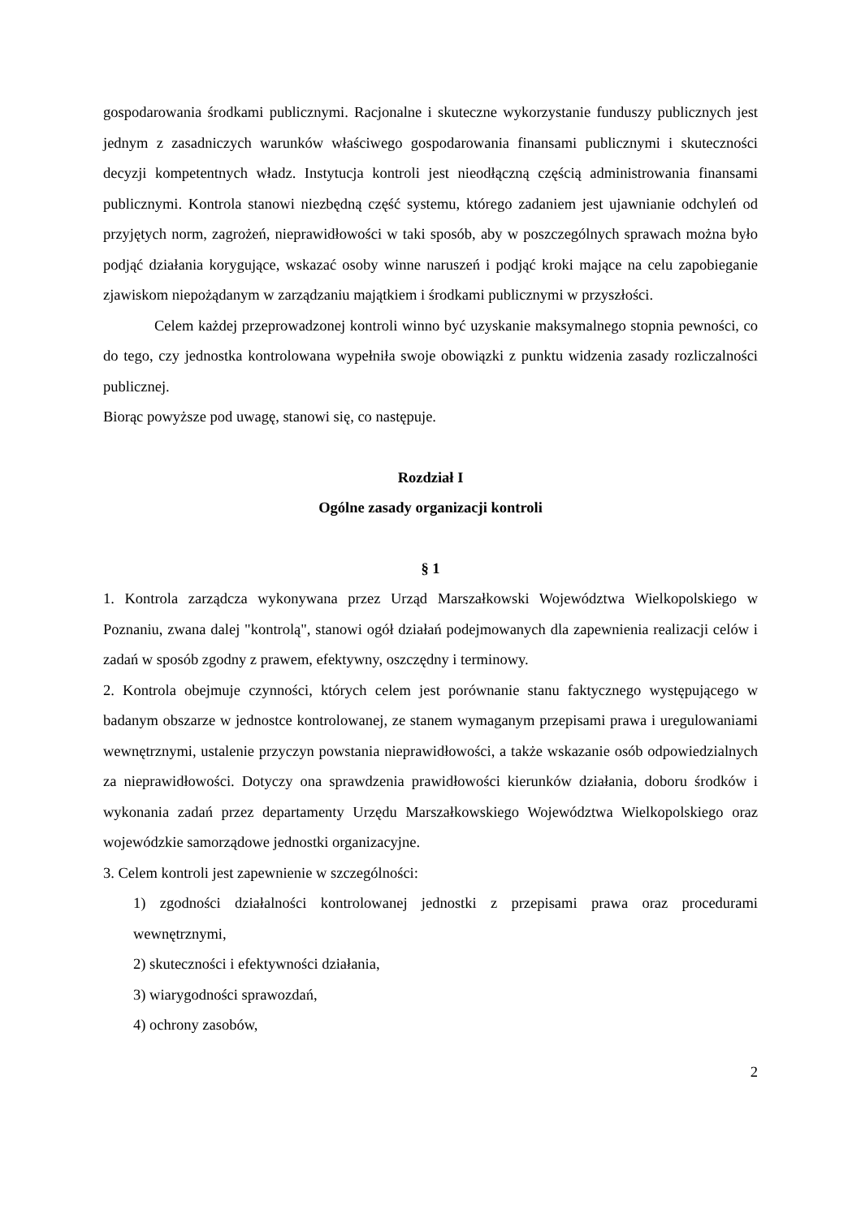gospodarowania środkami publicznymi. Racjonalne i skuteczne wykorzystanie funduszy publicznych jest jednym z zasadniczych warunków właściwego gospodarowania finansami publicznymi i skuteczności decyzji kompetentnych władz. Instytucja kontroli jest nieodłączną częścią administrowania finansami publicznymi. Kontrola stanowi niezbędną część systemu, którego zadaniem jest ujawnianie odchyleń od przyjętych norm, zagrożeń, nieprawidłowości w taki sposób, aby w poszczególnych sprawach można było podjąć działania korygujące, wskazać osoby winne naruszeń i podjąć kroki mające na celu zapobieganie zjawiskom niepożądanym w zarządzaniu majątkiem i środkami publicznymi w przyszłości.
Celem każdej przeprowadzonej kontroli winno być uzyskanie maksymalnego stopnia pewności, co do tego, czy jednostka kontrolowana wypełniła swoje obowiązki z punktu widzenia zasady rozliczalności publicznej.
Biorąc powyższe pod uwagę, stanowi się, co następuje.
Rozdział I
Ogólne zasady organizacji kontroli
§ 1
1. Kontrola zarządcza wykonywana przez Urząd Marszałkowski Województwa Wielkopolskiego w Poznaniu, zwana dalej "kontrolą", stanowi ogół działań podejmowanych dla zapewnienia realizacji celów i zadań w sposób zgodny z prawem, efektywny, oszczędny i terminowy.
2. Kontrola obejmuje czynności, których celem jest porównanie stanu faktycznego występującego w badanym obszarze w jednostce kontrolowanej, ze stanem wymaganym przepisami prawa i uregulowaniami wewnętrznymi, ustalenie przyczyn powstania nieprawidłowości, a także wskazanie osób odpowiedzialnych za nieprawidłowości. Dotyczy ona sprawdzenia prawidłowości kierunków działania, doboru środków i wykonania zadań przez departamenty Urzędu Marszałkowskiego Województwa Wielkopolskiego oraz wojewódzkie samorządowe jednostki organizacyjne.
3. Celem kontroli jest zapewnienie w szczególności:
1) zgodności działalności kontrolowanej jednostki z przepisami prawa oraz procedurami wewnętrznymi,
2) skuteczności i efektywności działania,
3) wiarygodności sprawozdań,
4) ochrony zasobów,
2